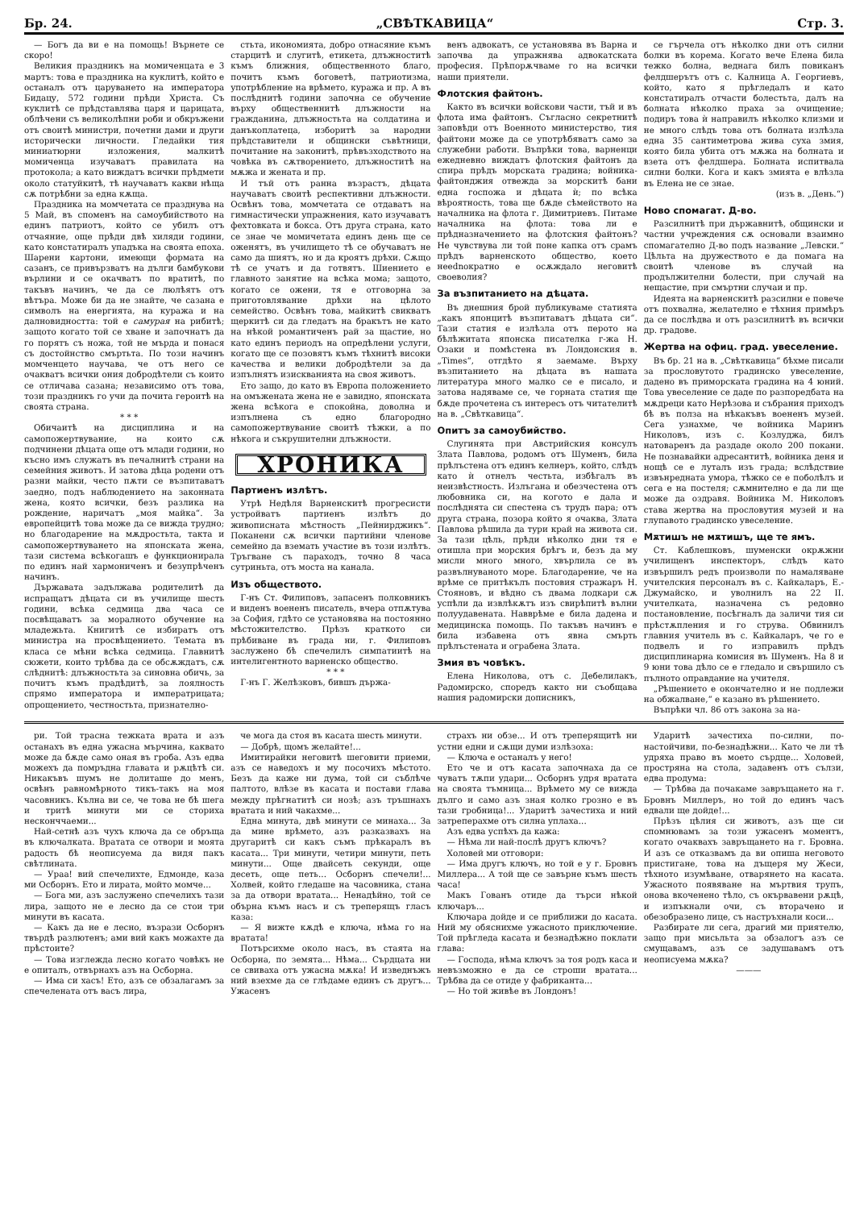Бр. 24. „СВѢТКАВИЦА“Стр. 3.
— Богъ да ви е на помощь! Върнете се скоро!
Великия праздникъ на момиченцата е 3 мартъ: това е праздника на куклитѣ, който е останалъ отъ царуването на императора Бидацу, 572 години прѣди Христа. Съ куклитѣ се прѣдставлява царя и царицата, облѣчени съ великолѣпни роби и обкръжени отъ своитѣ министри, почетни дами и други исторически личности. Гледайки тия миниатюрни изложения, малкитѣ момиченца изучаватъ правилата на протокола; а като виждатъ всички прѣдмети около статуйкитѣ, тѣ научаватъ какви нѣща сѫ потрѣбни за една кѫща.
Праздника на момчетата се празднува на 5 Май, въ споменъ на самоубийството на единъ патриотъ, който се убилъ отъ отчаяние, още прѣди двѣ хиляди години, като констатиралъ упадъка на своята епоха. Шарени картони, имеющи формата на сазанъ, се привързватъ на дълги бамбукови върлини и се окачватъ по вратитѣ, по такъвъ начинъ, че да се люлѣятъ отъ вѣтъра. Може би да не знайте, че сазана е символъ на енергията, на куража и на далновидността: той е самурая на рибитѣ; защото когато той се хване и започнатъ да го порятъ съ ножа, той не мърда и понася съ достойнство смъртьта. По този начинъ момченцето научава, че отъ него се очакватъ всички ония добродѣтели съ които се отличава сазана; независимо отъ това, този праздникъ го учи да почита героитѣ на своята страна.
* * *
Обичаитѣ на дисциплина и на самопожертвувание, на които сѫ подчинени дѣцата още отъ млади години, но късно имъ служатъ въ печалнитѣ страни на семейния животъ. И затова дѣца родени отъ разни майки, често пѫти се възпитаватъ заедно, подъ наблюдението на законната жена, която всички, безъ разлика на рождение, наричатъ „моя майка“. За европейцитѣ това може да се вижда трудно; но благодарение на мѫдростьта, такта и самопожертвуването на японската жена, тази система всѣкогашъ е функционирала по единъ най хармониченъ и безупрѣченъ начинъ.
Държавата задължава родителитѣ да испращатъ дѣцата си въ училище шесть години, всѣка седмица два часа се посвѣщаватъ за моралното обучение на младежьта. Книгитѣ се избиратъ отъ министра на просвѣщението. Темата въ класа се мѣни всѣка седмица. Главнитѣ сюжети, които трѣбва да се обсѫждатъ, сѫ слѣднитѣ: длъжностьта за синовна обичь, за почитъ къмъ прадѣдитѣ, за лоялность спрямо императора и императрицата; опрощението, честностьта, признателно-
стьта, икономията, добро отнасяние къмъ старцитѣ и слугитѣ, етикета, длъжноститѣ къмъ ближния, общественното благо, почитъ къмъ боговетѣ, патриотизма, употрѣбление на врѣмето, куража и пр. А въ послѣднитѣ години започна се обучение върху общественнитѣ длъжности на гражданина, длъжностьта на солдатина и данъкоплатеца, изборитѣ за народни прѣдставители и общински съвѣтници, почитание на законитѣ, прѣвъзходството на човѣка въ сѫтворението, длъжноститѣ на мѫжа и жената и пр.
И тъй отъ ранна възрастъ, дѣцата научаватъ своитѣ респективни длъжности. Освѣнъ това, момчетата се отдаватъ на гимнастически упражнения, като изучаватъ фехтовката и бокса. Отъ друга страна, като се знае че момичетата единъ день ще се оженятъ, въ училището тѣ се обучаватъ не само да шиятъ, но и да кроятъ дрѣхи. Сѫщо тѣ се учатъ и да готвятъ. Шиението е главното занятие на всѣка мома; защото, когато се ожени, тя е отговорна за приготовлявание дрѣхи на цѣлото семейство. Освѣнъ това, майкитѣ свикватъ щеркитѣ си да гледатъ на бракътъ не като на нѣкой романтиченъ рай за щастие, но като единъ периодъ на опредѣлени услуги, когато ще се позовятъ къмъ тѣхнитѣ високи качества и велики добродѣтели за да изпълнятъ изискванията на своя животъ.
Ето защо, до като въ Европа положението на омъжената жена не е завидно, японската жена всѣкога е спокойна, доволна и изпълнена съ едно благородно самопожертвувание своитѣ тѣжки, а по нѣкога и съкрушителни длъжности.
ХРОНИКА
Партиенъ излѣтъ.
Утрѣ Недѣля Варненскитѣ прогресисти устройватъ партиенъ излѣтъ до живописната мѣстность „Пейнирджикъ“. Поканени сѫ всички партийни членове семейно да вземать участие въ този излѣтъ. Тръгване съ параходъ, точно 8 часа сутриньта, отъ моста на канала.
Изъ обществото.
Г-нъ Ст. Филиповъ, запасенъ полковникъ и виденъ воененъ писатель, вчера отпѫтува за София, гдѣто се установява на постоянно мѣстожителство. Прѣзъ краткото си прѣбиване въ града ни, г. Филиповъ заслужено бѣ спечелилъ симпатиитѣ на интелигентното варненско общество.
* * *
Г-нъ Г. Желѣзковъ, бившъ държа-
венъ адвокатъ, се установява въ Варна и започва да упражнява адвокатската професия. Прѣпорѫчваме го на всички наши приятели.
Флотския файтонъ.
Както въ всички войскови части, тъй и въ флота има файтонъ. Съгласно секретнитѣ заповѣди отъ Военното министерство, тия файтони може да се употрѣбяватъ само за служебни работи. Въпрѣки това, варненци ежедневно виждатъ флотския файтонъ да спира прѣдъ морската градина; войника-файтонджия отвежда за морскитѣ бани една госпожа и дѣцата ѝ; по всѣка вѣроятность, това ще бѫде сѣмейството на началника на флота г. Димитриевъ. Питаме началника на флота: това ли е прѣдназначението на флотския файтонъ? Не чувствува ли той поне капка отъ срамъ прѣдъ варненското общество, което неednократно е осѫждало неговитѣ своеволия?
За възпитанието на дѣцата.
Въ днешния брой публикуваме статията „какъ японцитѣ възпитаватъ дѣцата си“. Тази статия е излѣзла отъ перото на бѣлѣжитата японска писателка г-жа Н. Озаки и помѣстена въ Лондонския в. „Times“, отгдѣто я заемаме. Върху възпитанието на дѣцата въ нашата литература много малко се е писало, и затова надяваме се, че горната статия ще бѫде прочетена съ интересъ отъ читателитѣ на в. „Свѣткавица“.
Опитъ за самоубийство.
Слугинята при Австрийския консулъ Злата Павлова, родомъ отъ Шуменъ, била прѣлъстена отъ единъ келнеръ, който, слѣдъ като ѝ отнелъ честьта, избѣгалъ въ неизвѣстность. Излъгана и обезчестена отъ любовника си, на когото е дала и послѣднята си спестена съ трудъ пара; отъ друга страна, позора който я очаква, Злата Павлова рѣшила да тури край на живота си. За тази цѣль, прѣди нѣколко дни тя е отишла при морския брѣгъ и, безъ да му мисли много много, хвърлила се въ развълнуваното море. Благодарение, че на врѣме се притѣкълъ постовия стражаръ Н. Стояновъ, и вѣдно съ двама лодкари сѫ успѣли да извлѣкѫтъ изъ свирѣпитѣ вълни полуудавената. Навврѣме е била дадена и медицинска помощь. По такъвъ начинъ е била избавена отъ явна смърть прѣлъстената и ограбена Злата.
Змия въ човѣкъ.
Елена Николова, отъ с. Дебелилакъ, Радомирско, споредъ както ни съобщава нашия радомирски дописникъ,
се гърчела отъ нѣколко дни отъ силни болки въ корема. Когато вече Елена била тежко болна, веднага билъ повиканъ фелдшерътъ отъ с. Калница А. Георгиевъ, който, като я прѣгледалъ и като констатиралъ отчасти болестьта, далъ на болната нѣколко праха за очищение; подиръ това ѝ направилъ нѣколко клизми и не много слѣдъ това отъ болната излѣзла една 35 сантиметрова жива суха змия, която била убита отъ мѫжа на болната и взета отъ фелдшера. Болната испитвала силни болки. Кога и какъ змията е влѣзла въ Елена не се знае.
(изъ в. „День.“)
Ново спомагат. Д-во.
Разсилнитѣ при държавнитѣ, общински и частни учреждения сѫ основали взаимно спомагателно Д-во подъ название „Левски.“ Цѣльта на дружеството е да помага на своитѣ членове въ случай на продължителни болести, при случай на нещастие, при смъртни случаи и пр.
Идеята на варненскитѣ разсилни е повече отъ похвална, желателно е тѣхния примѣръ да се послѣдва и отъ разсилнитѣ въ всички др. градове.
Жертва на офиц. град. увеселение.
Въ бр. 21 на в. „Свѣткавица“ бѣхме писали за прословутото градинско увеселение, дадено въ приморската градина на 4 юний. Това увеселение се даде по разпоредбата на мѫдреци като Нерѣзова и събрания приходъ бѣ въ полза на нѣкакъвъ воененъ музей. Сега узнахме, че войника Маринъ Николовъ, изъ с. Козлуджа, билъ натоваренъ да раздаде около 200 покани. Не познавайки адресантитѣ, войника деня и нощѣ се е луталъ изъ града; вслѣдствие извънредната умора, тѣжко се е поболѣлъ и сега е на постеля; сѫмнително е да ли ще може да оздравя. Войника М. Николовъ става жертва на прословутия музей и на глупавото градинско увеселение.
Мѫтишъ не мѫтишъ, ще те ямъ.
Ст. Каблешковъ, шуменски окрѫжни училищенъ инспекторъ, слѣдъ като извършилъ редъ произволи по намаляване учителския персоналъ въ с. Кайкаларъ, Е.-Джумайско, и уволнилъ на 22 II. учителката, назначена съ редовно постановление, посѣгналъ да заличи тия си прѣстѫпления и го струва. Обвинилъ главния учитель въ с. Кайкаларъ, че го е подвелъ и го изправилъ прѣдъ дисциплинарна комисия въ Шуменъ. На 8 и 9 юни това дѣло се е гледало и свършило съ пълното оправдание на учителя.
„Рѣшението е окончателно и не подлежи на обжалване,“ е казано въ рѣшението.
Въпрѣки чл. 86 отъ закона за на-
ри. Той трасна тежката врата и азъ останахъ въ една ужасна мърчина, каквато може да бѫде само оная въ гроба. Азъ едва можехъ да помръдна главата и рѫцѣтѣ си. Никакъвъ шумъ не долиташе до менъ, освѣнъ равномѣрното тикъ-такъ на моя часовникъ. Кълна ви се, че това не бѣ шега и тритѣ минути ми се сториха несконччаеми...
Най-сетнѣ азъ чухъ ключа да се обръща въ ключалката. Вратата се отвори и моята радость бѣ неописуема да видя пакъ свѣтлината.
— Ураа! вий спечелихте, Едмонде, каза ми Осборнъ. Ето и лирата, мойто момче...
— Бога ми, азъ заслужено спечелихъ тази лира, защото не е лесно да се стои три минути въ касата.
— Какъ да не е лесно, възрази Осборнъ твърдѣ разлютенъ; ами вий какъ можахте да прѣстоите?
— Това изглежда лесно когато човѣкъ не е опиталъ, отвърнахъ азъ на Осборна.
— Има си хасъ! Ето, азъ се обзалагамъ за спечелената отъ васъ лира,
че мога да стоя въ касата шесть минути.
— Добрѣ, щомъ желайте!...
Имитирайки неговитѣ шеговити приеми, азъ се наведохъ и му посочихъ мѣстото. Безъ да каже ни дума, той си съблѣче палтото, влѣзе въ касата и постави глава между прѣгнатитѣ си нозѣ; азъ тръшнахъ вратата и ний чакахме...
Една минута, двѣ минути се минаха... За да мине врѣмето, азъ разказвахъ на другаритѣ си какъ съмъ прѣкаралъ въ касата... Три минути, четири минути, петь минути... Още двайсеть секунди, още десеть, още петь... Осборнъ спечели!... Холвей, който гледаше на часовника, стана за да отвори вратата... Ненадѣйно, той се обърна къмъ насъ и съ треперящъ гласъ каза:
— Я вижте кѫдѣ е ключа, нѣма го на вратата!
Потърсихме около насъ, въ стаята на Осборна, по земята... Нѣма... Сърдцата ни се свиваха отъ ужасна мѫка! И изведнъжъ ний взехме да се глѣдаме единъ съ другъ... Ужасенъ
страхъ ни обзе... И отъ треперящитѣ ни устни едни и сѫщи думи излѣзоха:
— Ключа е останалъ у него!
Ето че и отъ касата започнаха да се чуватъ тѫпи удари... Осборнъ удря вратата на своята тъмница... Врѣмето му се вижда дълго и само азъ зная колко грозно е въ тази гробница!... Ударитѣ зачестиха и ний затреперахме отъ силна уплаха...
Азъ едва успѣхъ да кажа:
— Нѣма ли най-послѣ другъ ключъ?
Холовей ми отговори:
— Има другъ ключъ, но той е у г. Бровнъ Миллера... А той ще се завърне къмъ шесть часа!
Макъ Гованъ отиде да търси нѣкой ключаръ...
Ключара дойде и се приближи до касата. Ний му обяснихме ужасното приключение. Той прѣгледа касата и безнадѣжно поклати глава:
— Господа, нѣма ключъ за тоя родъ каса и невъзможно е да се строши вратата... Трѣбва да се отиде у фабриканта...
— Но той живѣе въ Лондонъ!
Ударитѣ зачестиха по-силни, по-настойчиви, по-безнадѣжни... Като че ли тѣ удряха право въ моето сърдце... Холовей, простряна на стола, задавенъ отъ сълзи, едва продума:
— Трѣбва да почакаме завръщането на г. Бровнъ Миллеръ, но той до единъ часъ едвали ще дойде!...
Прѣзъ цѣлия си животъ, азъ ще си спомнювамъ за този ужасенъ моментъ, когато очаквахъ завръщането на г. Бровна. И азъ се отказвамъ да ви опиша неговото пристигане, това на дъщеря му Жеси, тѣхното изумѣване, отварянето на касата. Ужасното появяване на мъртвия трупъ, оновa вкочененo тѣло, съ окървавени рѫцѣ, и изпъкнали очи, съ вторачено и обезобразено лице, съ настръхнали коси...
Разбирате ли сега, драгий ми приятелю, защо при мисьльта за обзалогъ азъ се смущавамъ, азъ се задушавамъ отъ неописуема мѫка?
———